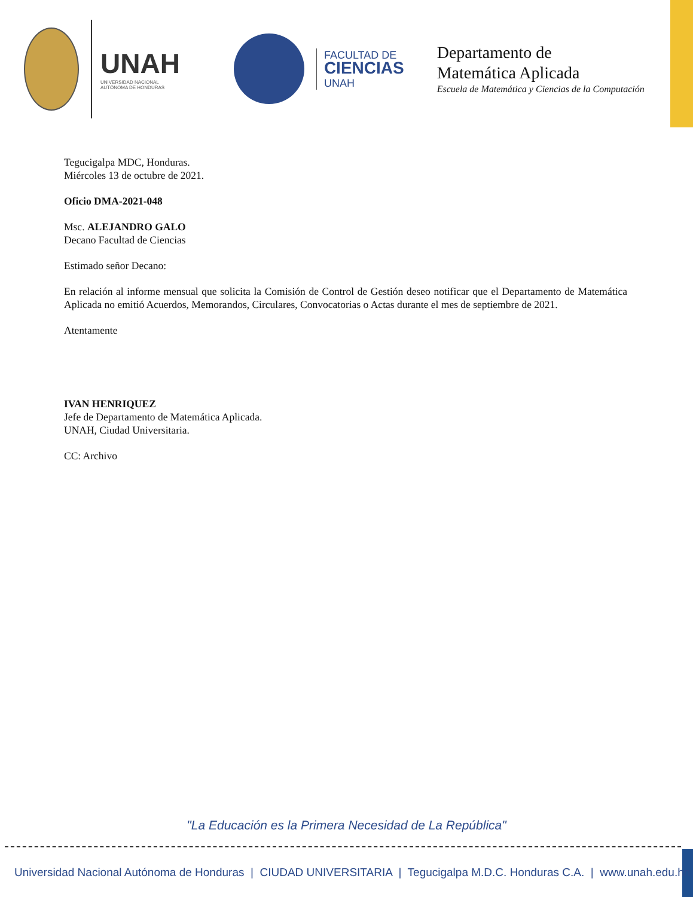UNAH
UNIVERSIDAD NACIONAL
AUTÓNOMA DE HONDURAS
FACULTAD DE
CIENCIAS
UNAH
Departamento de
Matemática Aplicada
Escuela de Matemática y Ciencias de la Computación
Tegucigalpa MDC, Honduras.
Miércoles 13 de octubre de 2021.
Oficio DMA-2021-048
Msc. ALEJANDRO GALO
Decano Facultad de Ciencias
Estimado señor Decano:
En relación al informe mensual que solicita la Comisión de Control de Gestión deseo notificar que el Departamento de Matemática Aplicada no emitió Acuerdos, Memorandos, Circulares, Convocatorias o Actas durante el mes de septiembre de 2021.
Atentamente
IVAN HENRIQUEZ
Jefe de Departamento de Matemática Aplicada.
UNAH, Ciudad Universitaria.
CC: Archivo
"La Educación es la Primera Necesidad de La República"
Universidad Nacional Autónoma de Honduras | CIUDAD UNIVERSITARIA | Tegucigalpa M.D.C. Honduras C.A. | www.unah.edu.hn